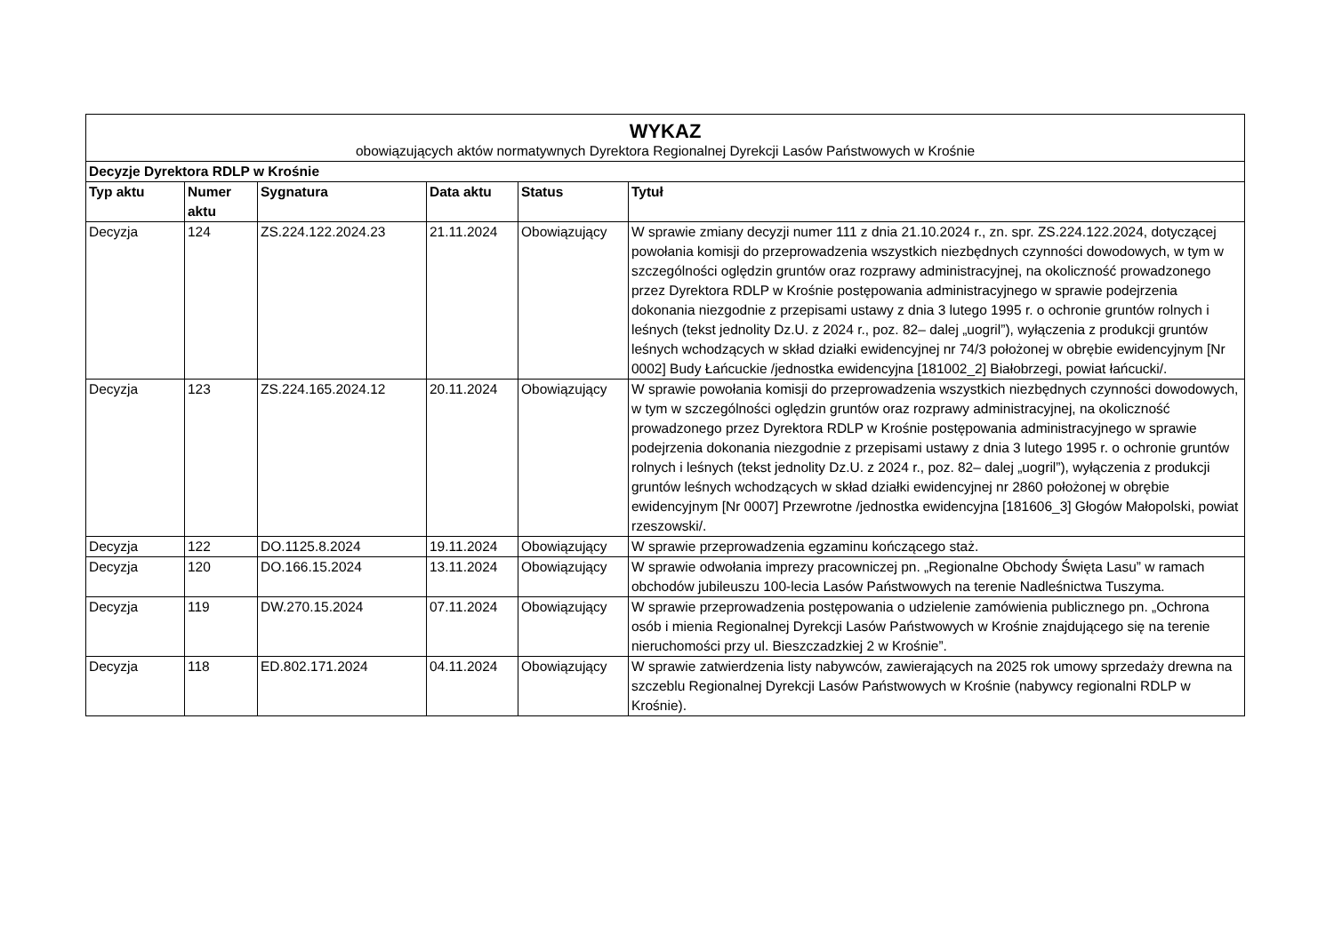| WYKAZ | | | | | |
| obowiązujących aktów normatywnych Dyrektora Regionalnej Dyrekcji Lasów Państwowych w Krośnie | | | | | |
| Decyzje Dyrektora RDLP w Krośnie | | | | | |
| Typ aktu | Numer aktu | Sygnatura | Data aktu | Status | Tytuł |
| Decyzja | 124 | ZS.224.122.2024.23 | 21.11.2024 | Obowiązujący | W sprawie zmiany decyzji numer 111 z dnia 21.10.2024 r., zn. spr. ZS.224.122.2024, dotyczącej powołania komisji do przeprowadzenia wszystkich niezbędnych czynności dowodowych, w tym w szczególności oględzin gruntów oraz rozprawy administracyjnej, na okoliczność prowadzonego przez Dyrektora RDLP w Krośnie postępowania administracyjnego w sprawie podejrzenia dokonania niezgodnie z przepisami ustawy z dnia 3 lutego 1995 r. o ochronie gruntów rolnych i leśnych (tekst jednolity Dz.U. z 2024 r., poz. 82– dalej „uogril”), wyłączenia z produkcji gruntów leśnych wchodzących w skład działki ewidencyjnej nr 74/3 położonej w obrębie ewidencyjnym [Nr 0002] Budy Łańcuckie /jednostka ewidencyjna [181002_2] Białobrzegi, powiat łańcucki/. |
| Decyzja | 123 | ZS.224.165.2024.12 | 20.11.2024 | Obowiązujący | W sprawie powołania komisji do przeprowadzenia wszystkich niezbędnych czynności dowodowych, w tym w szczególności oględzin gruntów oraz rozprawy administracyjnej, na okoliczność prowadzonego przez Dyrektora RDLP w Krośnie postępowania administracyjnego w sprawie podejrzenia dokonania niezgodnie z przepisami ustawy z dnia 3 lutego 1995 r. o ochronie gruntów rolnych i leśnych (tekst jednolity Dz.U. z 2024 r., poz. 82– dalej „uogril”), wyłączenia z produkcji gruntów leśnych wchodzących w skład działki ewidencyjnej nr 2860 położonej w obrębie ewidencyjnym [Nr 0007] Przewrotne /jednostka ewidencyjna [181606_3] Głogów Małopolski, powiat rzeszowski/. |
| Decyzja | 122 | DO.1125.8.2024 | 19.11.2024 | Obowiązujący | W sprawie przeprowadzenia egzaminu kończącego staż. |
| Decyzja | 120 | DO.166.15.2024 | 13.11.2024 | Obowiązujący | W sprawie odwołania imprezy pracowniczej pn. „Regionalne Obchody Święta Lasu” w ramach obchodów jubileuszu 100-lecia Lasów Państwowych na terenie Nadleśnictwa Tuszyma. |
| Decyzja | 119 | DW.270.15.2024 | 07.11.2024 | Obowiązujący | W sprawie przeprowadzenia postępowania o udzielenie zamówienia publicznego pn. „Ochrona osób i mienia Regionalnej Dyrekcji Lasów Państwowych w Krośnie znajdującego się na terenie nieruchomości przy ul. Bieszczadzkiej 2 w Krośnie”. |
| Decyzja | 118 | ED.802.171.2024 | 04.11.2024 | Obowiązujący | W sprawie zatwierdzenia listy nabywców, zawierających na 2025 rok umowy sprzedaży drewna na szczeblu Regionalnej Dyrekcji Lasów Państwowych w Krośnie (nabywcy regionalni RDLP w Krośnie). |